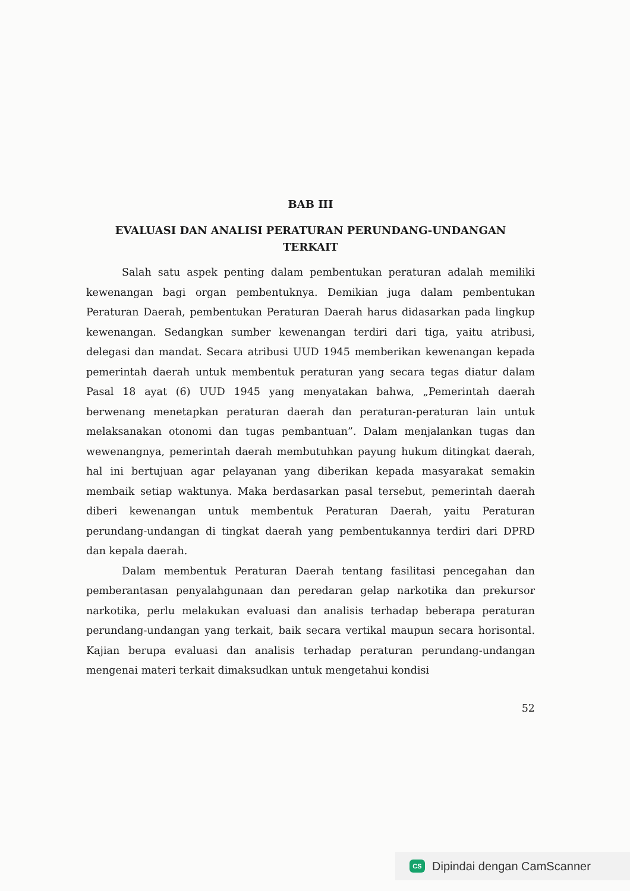BAB III
EVALUASI DAN ANALISI PERATURAN PERUNDANG-UNDANGAN TERKAIT
Salah satu aspek penting dalam pembentukan peraturan adalah memiliki kewenangan bagi organ pembentuknya. Demikian juga dalam pembentukan Peraturan Daerah, pembentukan Peraturan Daerah harus didasarkan pada lingkup kewenangan. Sedangkan sumber kewenangan terdiri dari tiga, yaitu atribusi, delegasi dan mandat. Secara atribusi UUD 1945 memberikan kewenangan kepada pemerintah daerah untuk membentuk peraturan yang secara tegas diatur dalam Pasal 18 ayat (6) UUD 1945 yang menyatakan bahwa, „Pemerintah daerah berwenang menetapkan peraturan daerah dan peraturan-peraturan lain untuk melaksanakan otonomi dan tugas pembantuan”. Dalam menjalankan tugas dan wewenangnya, pemerintah daerah membutuhkan payung hukum ditingkat daerah, hal ini bertujuan agar pelayanan yang diberikan kepada masyarakat semakin membaik setiap waktunya. Maka berdasarkan pasal tersebut, pemerintah daerah diberi kewenangan untuk membentuk Peraturan Daerah, yaitu Peraturan perundang-undangan di tingkat daerah yang pembentukannya terdiri dari DPRD dan kepala daerah.
Dalam membentuk Peraturan Daerah tentang fasilitasi pencegahan dan pemberantasan penyalahgunaan dan peredaran gelap narkotika dan prekursor narkotika, perlu melakukan evaluasi dan analisis terhadap beberapa peraturan perundang-undangan yang terkait, baik secara vertikal maupun secara horisontal. Kajian berupa evaluasi dan analisis terhadap peraturan perundang-undangan mengenai materi terkait dimaksudkan untuk mengetahui kondisi
52
CS Dipindai dengan CamScanner